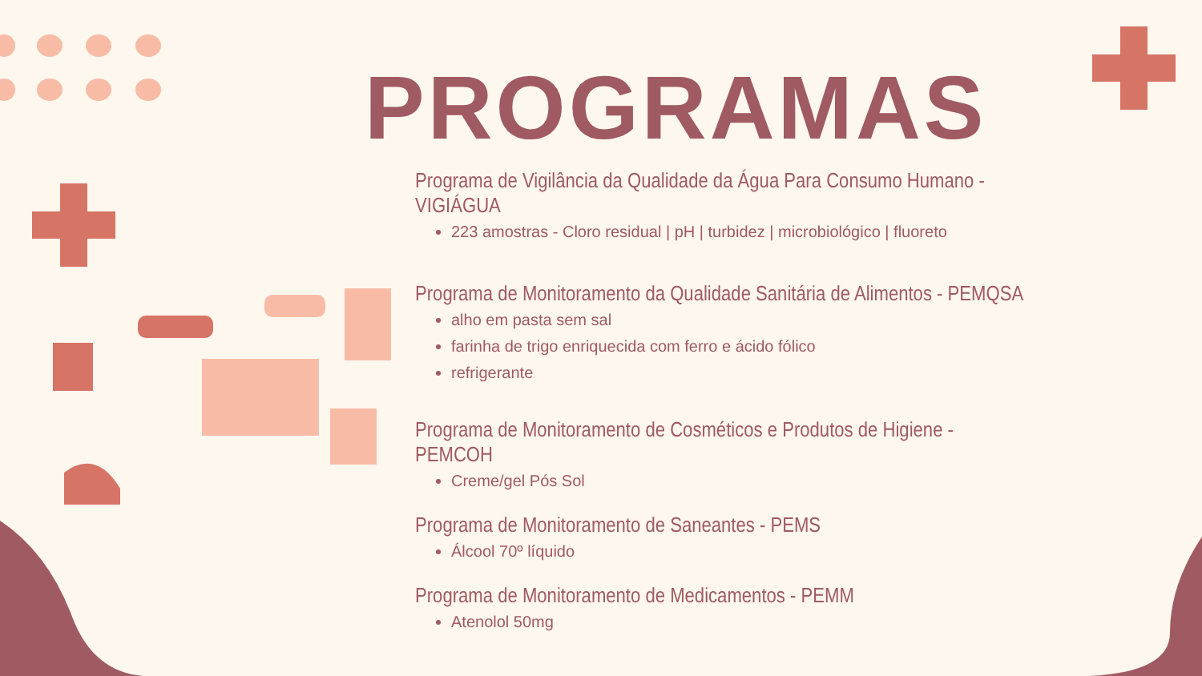PROGRAMAS
Programa de Vigilância da Qualidade da Água Para Consumo Humano - VIGIÁGUA
223 amostras - Cloro residual | pH | turbidez | microbiológico | fluoreto
Programa de Monitoramento da Qualidade Sanitária de Alimentos - PEMQSA
alho em pasta sem sal
farinha de trigo enriquecida com ferro e ácido fólico
refrigerante
Programa de Monitoramento de Cosméticos e Produtos de Higiene - PEMCOH
Creme/gel Pós Sol
Programa de Monitoramento de Saneantes - PEMS
Álcool 70º líquido
Programa de Monitoramento de Medicamentos - PEMM
Atenolol 50mg